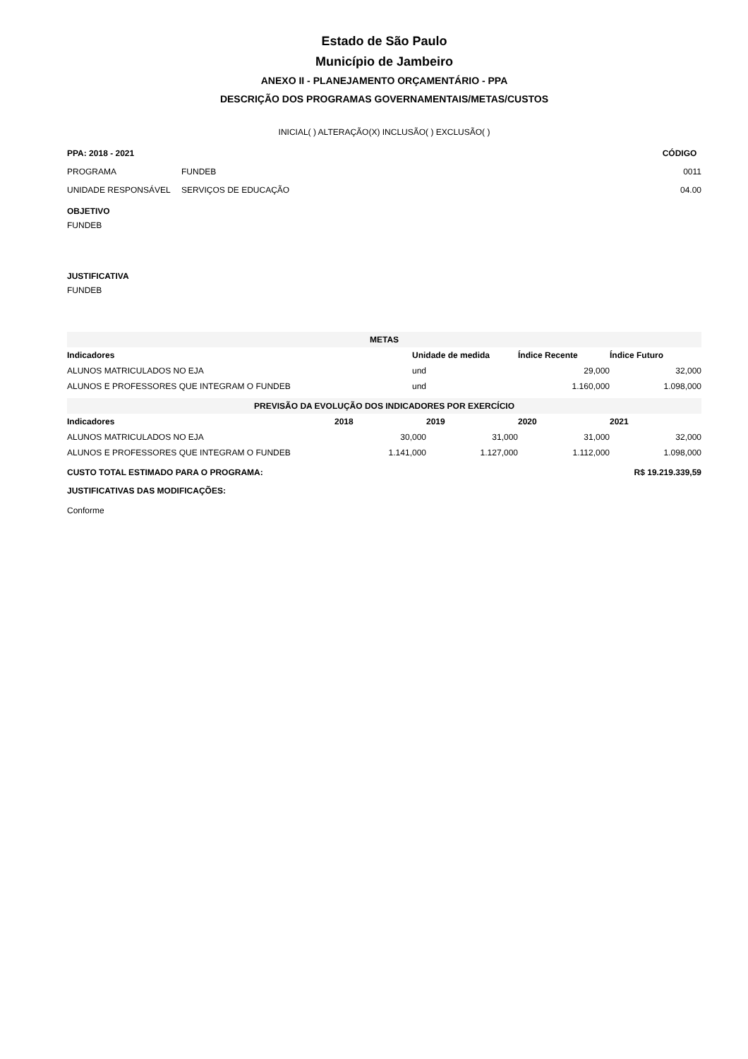Estado de São Paulo
Município de Jambeiro
ANEXO II - PLANEJAMENTO ORÇAMENTÁRIO - PPA
DESCRIÇÃO DOS PROGRAMAS GOVERNAMENTAIS/METAS/CUSTOS
INICIAL( ) ALTERAÇÃO(X) INCLUSÃO( ) EXCLUSÃO( )
| PPA: 2018 - 2021 | | CÓDIGO |
| --- | --- | --- |
| PROGRAMA | FUNDEB | 0011 |
| UNIDADE RESPONSÁVEL | SERVIÇOS DE EDUCAÇÃO | 04.00 |
OBJETIVO
FUNDEB
JUSTIFICATIVA
FUNDEB
| METAS | | | |
| Indicadores | Unidade de medida | Índice Recente | Índice Futuro |
| ALUNOS MATRICULADOS NO EJA | und | 29,000 | 32,000 |
| ALUNOS E PROFESSORES QUE INTEGRAM O FUNDEB | und | 1.160,000 | 1.098,000 |
| PREVISÃO DA EVOLUÇÃO DOS INDICADORES POR EXERCÍCIO | | | | |
| Indicadores | 2018 | 2019 | 2020 | 2021 |
| ALUNOS MATRICULADOS NO EJA | 30,000 | 31,000 | 31,000 | 32,000 |
| ALUNOS E PROFESSORES QUE INTEGRAM O FUNDEB | 1.141,000 | 1.127,000 | 1.112,000 | 1.098,000 |
| CUSTO TOTAL ESTIMADO PARA O PROGRAMA: | | | R$ 19.219.339,59 | |
JUSTIFICATIVAS DAS MODIFICAÇÕES:
Conforme